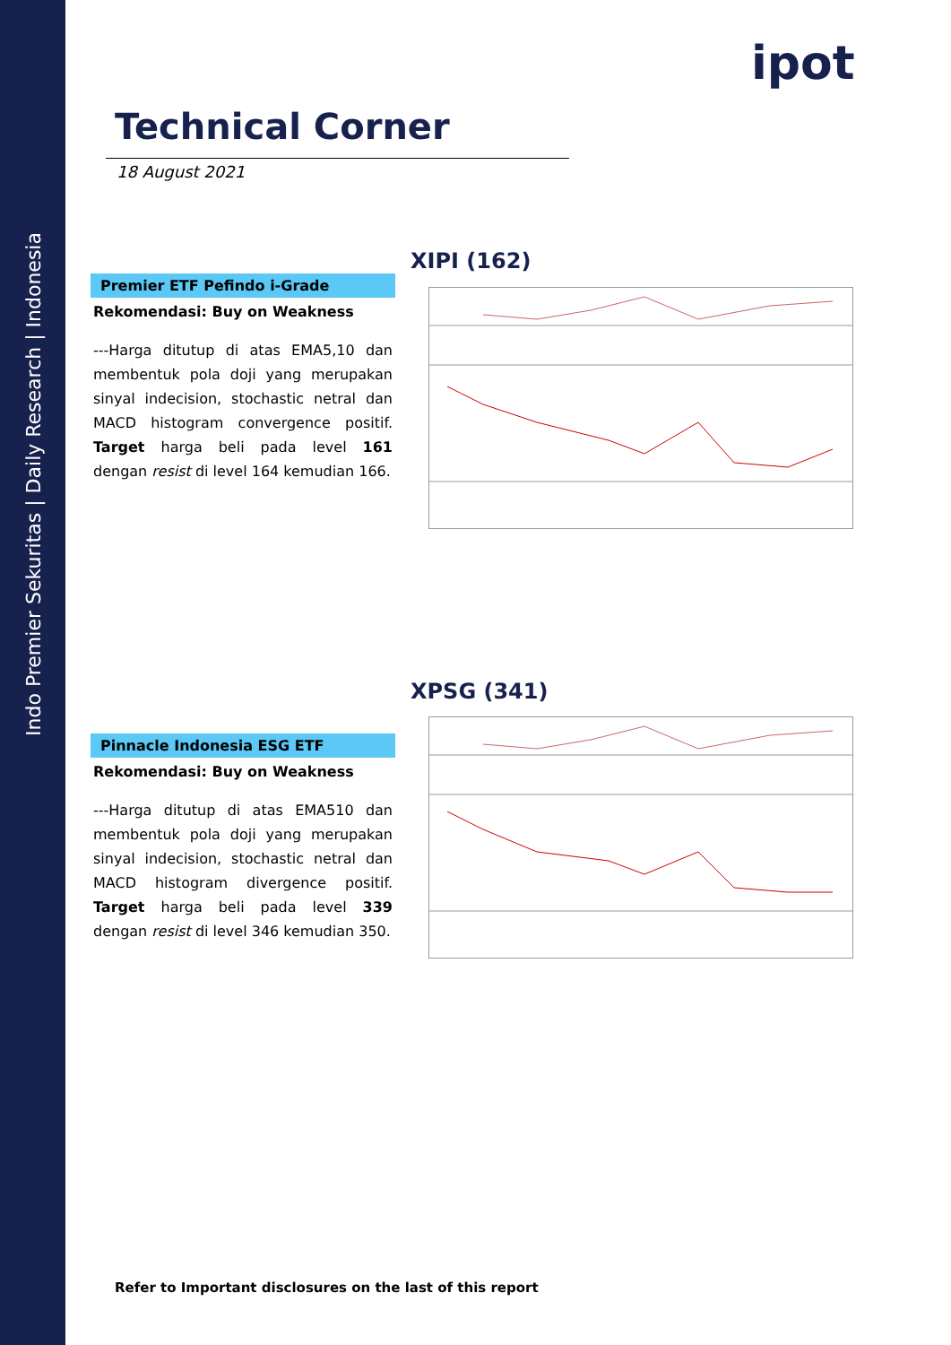Indo Premier Sekuritas | Daily Research | Indonesia
ipot
Technical Corner
18 August 2021
XIPI (162)
Premier ETF Pefindo i-Grade
Rekomendasi: Buy on Weakness
---Harga ditutup di atas EMA5,10 dan membentuk pola doji yang merupakan sinyal indecision, stochastic netral dan MACD histogram convergence positif. Target harga beli pada level 161 dengan resist di level 164 kemudian 166.
XPSG (341)
Pinnacle Indonesia ESG ETF
Rekomendasi: Buy on Weakness
---Harga ditutup di atas EMA510 dan membentuk pola doji yang merupakan sinyal indecision, stochastic netral dan MACD histogram divergence positif. Target harga beli pada level 339 dengan resist di level 346 kemudian 350.
Refer to Important disclosures on the last of this report